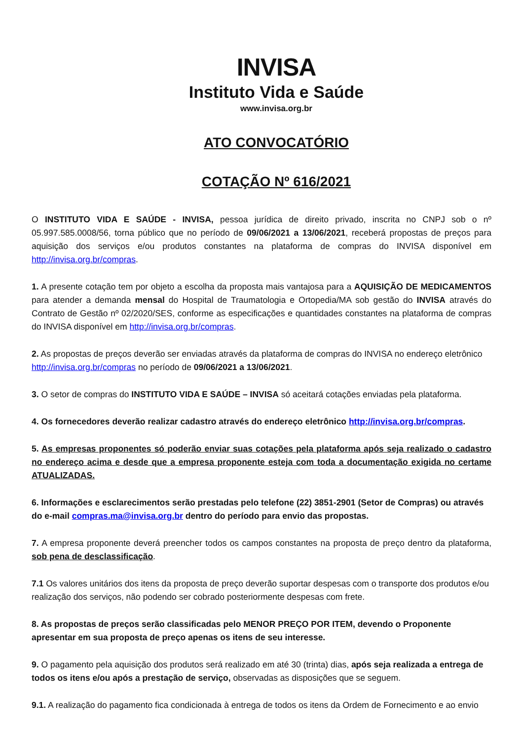INVISA
Instituto Vida e Saúde
www.invisa.org.br
ATO CONVOCATÓRIO
COTAÇÃO Nº 616/2021
O INSTITUTO VIDA E SAÚDE - INVISA, pessoa jurídica de direito privado, inscrita no CNPJ sob o nº 05.997.585.0008/56, torna público que no período de 09/06/2021 a 13/06/2021, receberá propostas de preços para aquisição dos serviços e/ou produtos constantes na plataforma de compras do INVISA disponível em http://invisa.org.br/compras.
1. A presente cotação tem por objeto a escolha da proposta mais vantajosa para a AQUISIÇÃO DE MEDICAMENTOS para atender a demanda mensal do Hospital de Traumatologia e Ortopedia/MA sob gestão do INVISA através do Contrato de Gestão nº 02/2020/SES, conforme as especificações e quantidades constantes na plataforma de compras do INVISA disponível em http://invisa.org.br/compras.
2. As propostas de preços deverão ser enviadas através da plataforma de compras do INVISA no endereço eletrônico http://invisa.org.br/compras no período de 09/06/2021 a 13/06/2021.
3. O setor de compras do INSTITUTO VIDA E SAÚDE – INVISA só aceitará cotações enviadas pela plataforma.
4. Os fornecedores deverão realizar cadastro através do endereço eletrônico http://invisa.org.br/compras.
5. As empresas proponentes só poderão enviar suas cotações pela plataforma após seja realizado o cadastro no endereço acima e desde que a empresa proponente esteja com toda a documentação exigida no certame ATUALIZADAS.
6. Informações e esclarecimentos serão prestadas pelo telefone (22) 3851-2901 (Setor de Compras) ou através do e-mail compras.ma@invisa.org.br dentro do período para envio das propostas.
7. A empresa proponente deverá preencher todos os campos constantes na proposta de preço dentro da plataforma, sob pena de desclassificação.
7.1 Os valores unitários dos itens da proposta de preço deverão suportar despesas com o transporte dos produtos e/ou realização dos serviços, não podendo ser cobrado posteriormente despesas com frete.
8. As propostas de preços serão classificadas pelo MENOR PREÇO POR ITEM, devendo o Proponente apresentar em sua proposta de preço apenas os itens de seu interesse.
9. O pagamento pela aquisição dos produtos será realizado em até 30 (trinta) dias, após seja realizada a entrega de todos os itens e/ou após a prestação de serviço, observadas as disposições que se seguem.
9.1. A realização do pagamento fica condicionada à entrega de todos os itens da Ordem de Fornecimento e ao envio